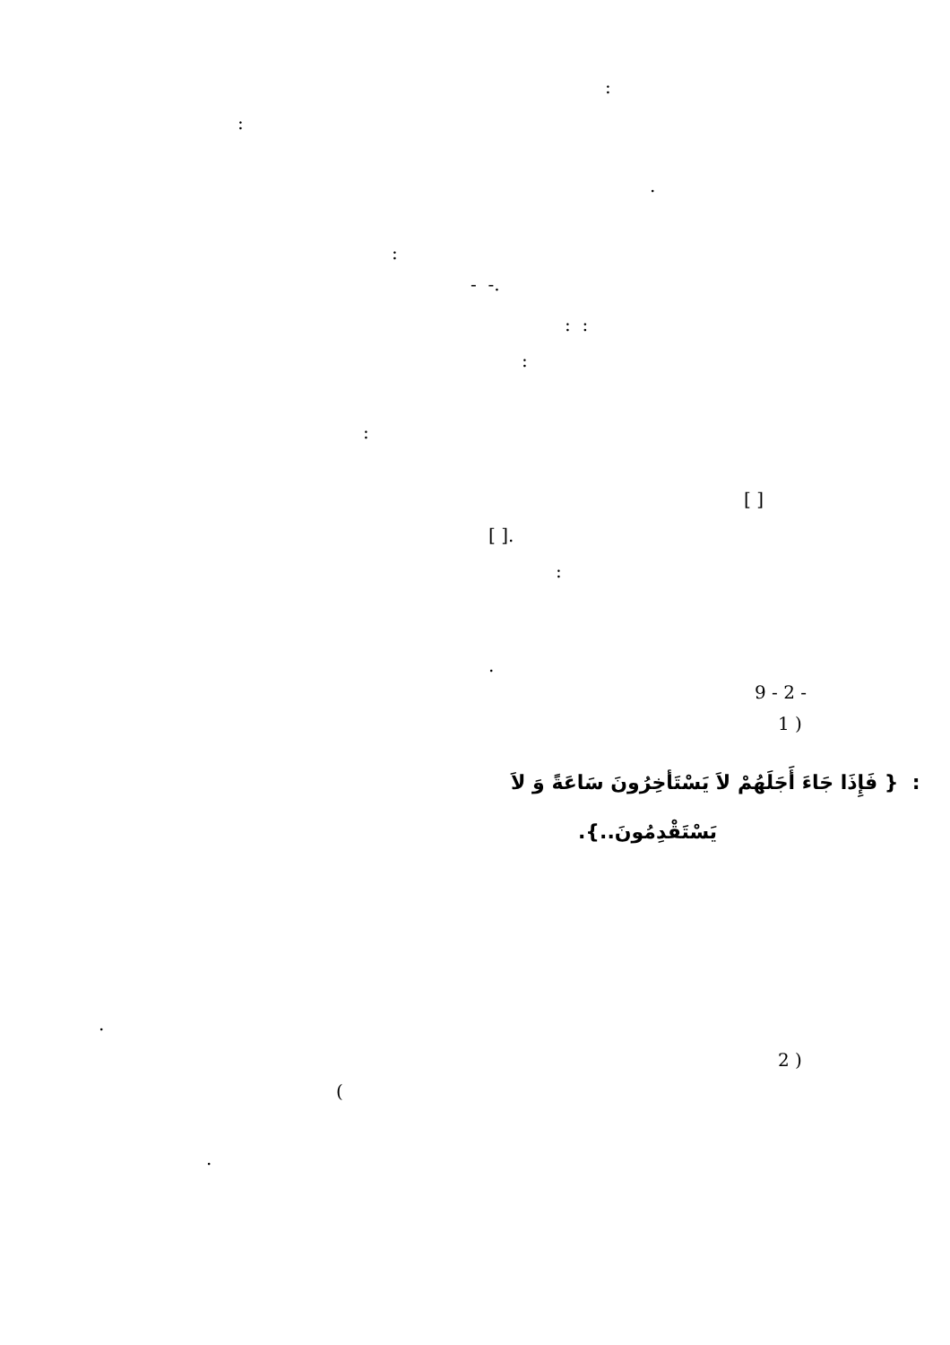:
:
.
:
.- -
: :
:
:
[ ]
.[ ]
:
.
- 2 - 9
( 1
: { فَإِذَا جَاءَ أَجَلَهُمْ لاَ يَسْتَأخِرُونَ سَاعَةً وَ لاَ
يَسْتَقْدِمُونَ..}.
.
( 2
)
.